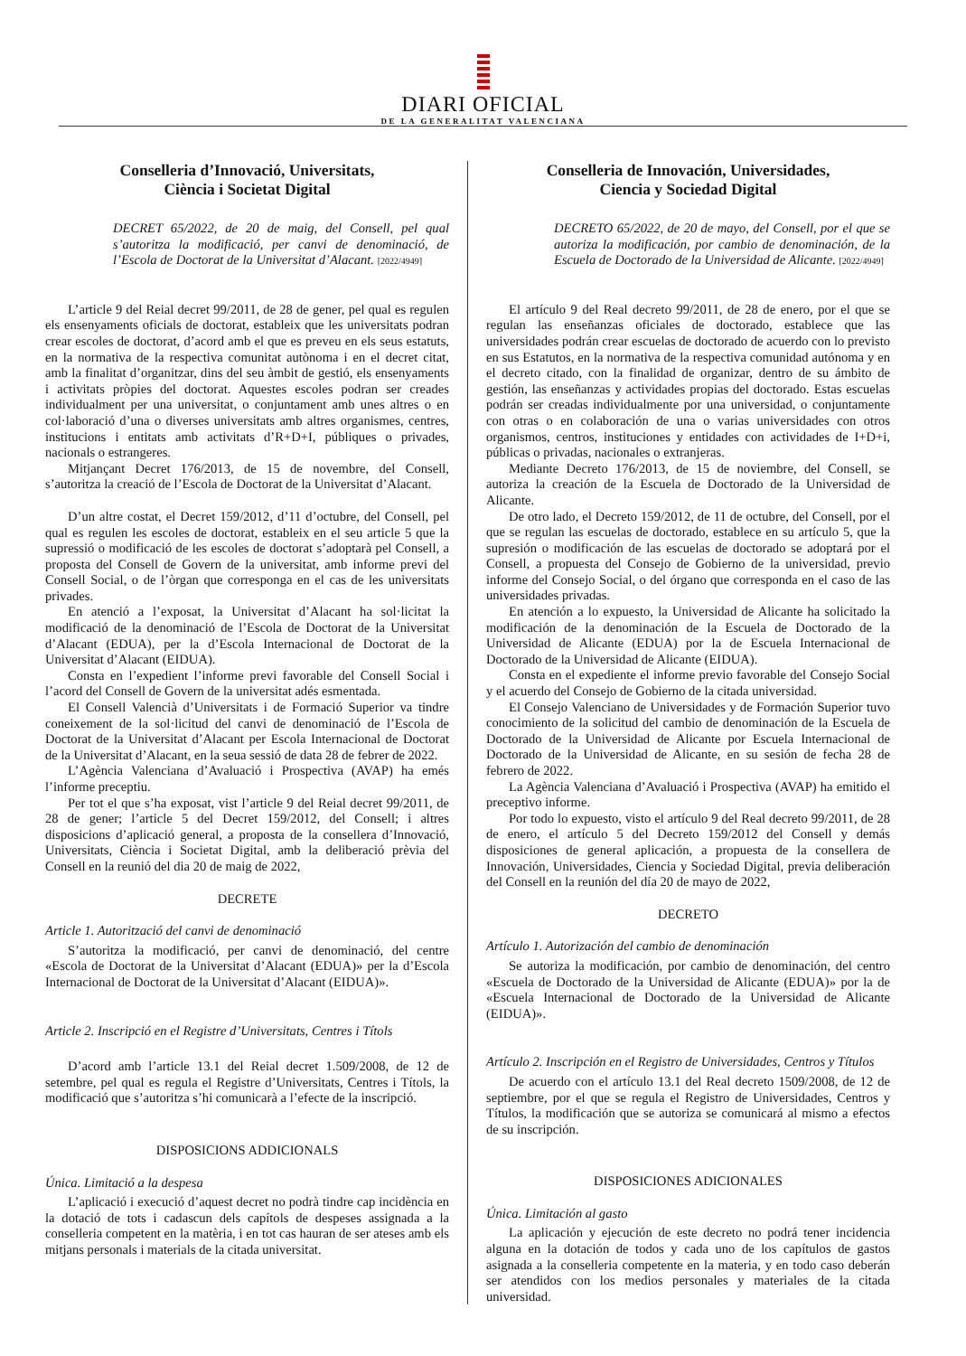DIARI OFICIAL
DE LA GENERALITAT VALENCIANA
Conselleria d’Innovació, Universitats,
Ciència i Societat Digital
DECRET 65/2022, de 20 de maig, del Consell, pel qual s’autoritza la modificació, per canvi de denominació, de l’Escola de Doctorat de la Universitat d’Alacant. [2022/4949]
L’article 9 del Reial decret 99/2011, de 28 de gener, pel qual es regulen els ensenyaments oficials de doctorat, estableix que les universitats podran crear escoles de doctorat, d’acord amb el que es preveu en els seus estatuts, en la normativa de la respectiva comunitat autònoma i en el decret citat, amb la finalitat d’organitzar, dins del seu àmbit de gestió, els ensenyaments i activitats pròpies del doctorat. Aquestes escoles podran ser creades individualment per una universitat, o conjuntament amb unes altres o en col·laboració d’una o diverses universitats amb altres organismes, centres, institucions i entitats amb activitats d’R+D+I, públiques o privades, nacionals o estrangeres.
Mitjançant Decret 176/2013, de 15 de novembre, del Consell, s’autoritza la creació de l’Escola de Doctorat de la Universitat d’Alacant.
D’un altre costat, el Decret 159/2012, d’11 d’octubre, del Consell, pel qual es regulen les escoles de doctorat, estableix en el seu article 5 que la supressió o modificació de les escoles de doctorat s’adoptarà pel Consell, a proposta del Consell de Govern de la universitat, amb informe previ del Consell Social, o de l’òrgan que corresponga en el cas de les universitats privades.
En atenció a l’exposat, la Universitat d’Alacant ha sol·licitat la modificació de la denominació de l’Escola de Doctorat de la Universitat d’Alacant (EDUA), per la d’Escola Internacional de Doctorat de la Universitat d’Alacant (EIDUA).
Consta en l’expedient l’informe previ favorable del Consell Social i l’acord del Consell de Govern de la universitat adés esmentada.
El Consell Valencià d’Universitats i de Formació Superior va tindre coneixement de la sol·licitud del canvi de denominació de l’Escola de Doctorat de la Universitat d’Alacant per Escola Internacional de Doctorat de la Universitat d’Alacant, en la seua sessió de data 28 de febrer de 2022.
L’Agència Valenciana d’Avaluació i Prospectiva (AVAP) ha emés l’informe preceptiu.
Per tot el que s’ha exposat, vist l’article 9 del Reial decret 99/2011, de 28 de gener; l’article 5 del Decret 159/2012, del Consell; i altres disposicions d’aplicació general, a proposta de la consellera d’Innovació, Universitats, Ciència i Societat Digital, amb la deliberació prèvia del Consell en la reunió del dia 20 de maig de 2022,
DECRETE
Article 1. Autorització del canvi de denominació
S’autoritza la modificació, per canvi de denominació, del centre «Escola de Doctorat de la Universitat d’Alacant (EDUA)» per la d’Escola Internacional de Doctorat de la Universitat d’Alacant (EIDUA)».
Article 2. Inscripció en el Registre d’Universitats, Centres i Títols
D’acord amb l’article 13.1 del Reial decret 1.509/2008, de 12 de setembre, pel qual es regula el Registre d’Universitats, Centres i Títols, la modificació que s’autoritza s’hi comunicarà a l’efecte de la inscripció.
DISPOSICIONS ADDICIONALS
Única. Limitació a la despesa
L’aplicació i execució d’aquest decret no podrà tindre cap incidència en la dotació de tots i cadascun dels capítols de despeses assignada a la conselleria competent en la matèria, i en tot cas hauran de ser ateses amb els mitjans personals i materials de la citada universitat.
Conselleria de Innovación, Universidades,
Ciencia y Sociedad Digital
DECRETO 65/2022, de 20 de mayo, del Consell, por el que se autoriza la modificación, por cambio de denominación, de la Escuela de Doctorado de la Universidad de Alicante. [2022/4949]
El artículo 9 del Real decreto 99/2011, de 28 de enero, por el que se regulan las enseñanzas oficiales de doctorado, establece que las universidades podrán crear escuelas de doctorado de acuerdo con lo previsto en sus Estatutos, en la normativa de la respectiva comunidad autónoma y en el decreto citado, con la finalidad de organizar, dentro de su ámbito de gestión, las enseñanzas y actividades propias del doctorado. Estas escuelas podrán ser creadas individualmente por una universidad, o conjuntamente con otras o en colaboración de una o varias universidades con otros organismos, centros, instituciones y entidades con actividades de I+D+i, públicas o privadas, nacionales o extranjeras.
Mediante Decreto 176/2013, de 15 de noviembre, del Consell, se autoriza la creación de la Escuela de Doctorado de la Universidad de Alicante.
De otro lado, el Decreto 159/2012, de 11 de octubre, del Consell, por el que se regulan las escuelas de doctorado, establece en su artículo 5, que la supresión o modificación de las escuelas de doctorado se adoptará por el Consell, a propuesta del Consejo de Gobierno de la universidad, previo informe del Consejo Social, o del órgano que corresponda en el caso de las universidades privadas.
En atención a lo expuesto, la Universidad de Alicante ha solicitado la modificación de la denominación de la Escuela de Doctorado de la Universidad de Alicante (EDUA) por la de Escuela Internacional de Doctorado de la Universidad de Alicante (EIDUA).
Consta en el expediente el informe previo favorable del Consejo Social y el acuerdo del Consejo de Gobierno de la citada universidad.
El Consejo Valenciano de Universidades y de Formación Superior tuvo conocimiento de la solicitud del cambio de denominación de la Escuela de Doctorado de la Universidad de Alicante por Escuela Internacional de Doctorado de la Universidad de Alicante, en su sesión de fecha 28 de febrero de 2022.
La Agència Valenciana d’Avaluació i Prospectiva (AVAP) ha emitido el preceptivo informe.
Por todo lo expuesto, visto el artículo 9 del Real decreto 99/2011, de 28 de enero, el artículo 5 del Decreto 159/2012 del Consell y demás disposiciones de general aplicación, a propuesta de la consellera de Innovación, Universidades, Ciencia y Sociedad Digital, previa deliberación del Consell en la reunión del día 20 de mayo de 2022,
DECRETO
Artículo 1. Autorización del cambio de denominación
Se autoriza la modificación, por cambio de denominación, del centro «Escuela de Doctorado de la Universidad de Alicante (EDUA)» por la de «Escuela Internacional de Doctorado de la Universidad de Alicante (EIDUA)».
Artículo 2. Inscripción en el Registro de Universidades, Centros y Títulos
De acuerdo con el artículo 13.1 del Real decreto 1509/2008, de 12 de septiembre, por el que se regula el Registro de Universidades, Centros y Títulos, la modificación que se autoriza se comunicará al mismo a efectos de su inscripción.
DISPOSICIONES ADICIONALES
Única. Limitación al gasto
La aplicación y ejecución de este decreto no podrá tener incidencia alguna en la dotación de todos y cada uno de los capítulos de gastos asignada a la conselleria competente en la materia, y en todo caso deberán ser atendidos con los medios personales y materiales de la citada universidad.